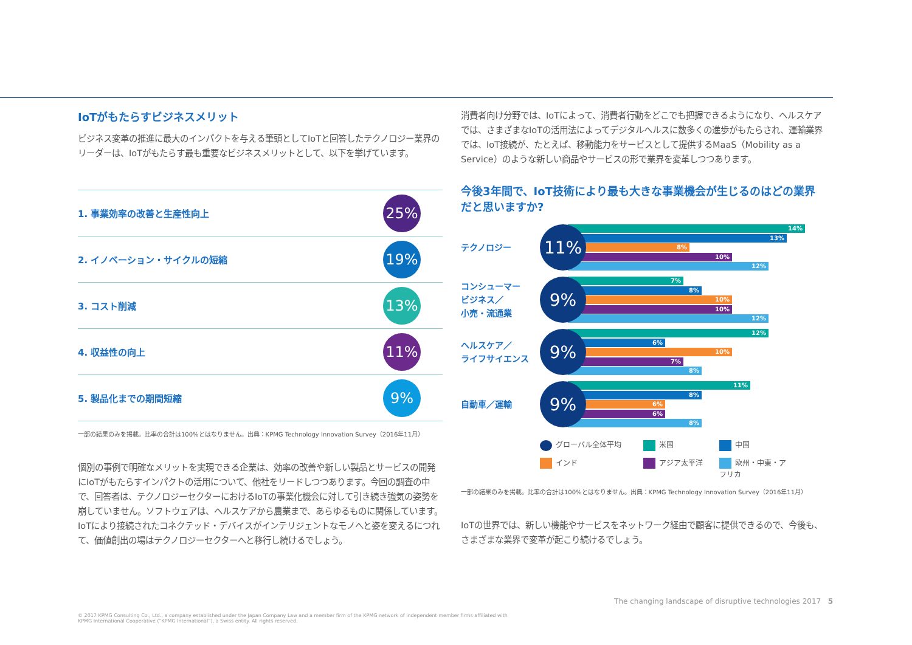IoTがもたらすビジネスメリット
ビジネス変革の推進に最大のインパクトを与える筆頭としてIoTと回答したテクノロジー業界のリーダーは、IoTがもたらす最も重要なビジネスメリットとして、以下を挙げています。
1. 事業効率の改善と生産性向上 25%
2. イノベーション・サイクルの短縮 19%
3. コスト削減 13%
4. 収益性の向上 11%
5. 製品化までの期間短縮 9%
一部の結果のみを掲載。比率の合計は100%とはなりません。出典：KPMG Technology Innovation Survey（2016年11月）
個別の事例で明確なメリットを実現できる企業は、効率の改善や新しい製品とサービスの開発にIoTがもたらすインパクトの活用について、他社をリードしつつあります。今回の調査の中で、回答者は、テクノロジーセクターにおけるIoTの事業化機会に対して引き続き強気の姿勢を崩していません。ソフトウェアは、ヘルスケアから農業まで、あらゆるものに関係しています。IoTにより接続されたコネクテッド・デバイスがインテリジェントなモノへと姿を変えるにつれて、価値創出の場はテクノロジーセクターへと移行し続けるでしょう。
消費者向け分野では、IoTによって、消費者行動をどこでも把握できるようになり、ヘルスケアでは、さまざまなIoTの活用法によってデジタルヘルスに数多くの進歩がもたらされ、運輸業界では、IoT接続が、たとえば、移動能力をサービスとして提供するMaaS（Mobility as a Service）のような新しい商品やサービスの形で業界を変革しつつあります。
今後3年間で、IoT技術により最も大きな事業機会が生じるのはどの業界だと思いますか?
テクノロジー
11%
14%
13%
8%
10%
12%
コンシューマー
ビジネス／
小売・流通業
9%
7%
8%
10%
10%
12%
ヘルスケア／
ライフサイエンス
9%
12%
6%
10%
7%
8%
自動車／運輸
9%
11%
8%
6%
6%
8%
グローバル全体平均 米国 中国 インド アジア太平洋 欧州・中東・アフリカ
一部の結果のみを掲載。比率の合計は100%とはなりません。出典：KPMG Technology Innovation Survey（2016年11月）
IoTの世界では、新しい機能やサービスをネットワーク経由で顧客に提供できるので、今後も、さまざまな業界で変革が起こり続けるでしょう。
The changing landscape of disruptive technologies 2017 5
© 2017 KPMG Consulting Co., Ltd., a company established under the Japan Company Law and a member firm of the KPMG network of independent member firms affiliated with KPMG International Cooperative (“KPMG International”), a Swiss entity. All rights reserved.